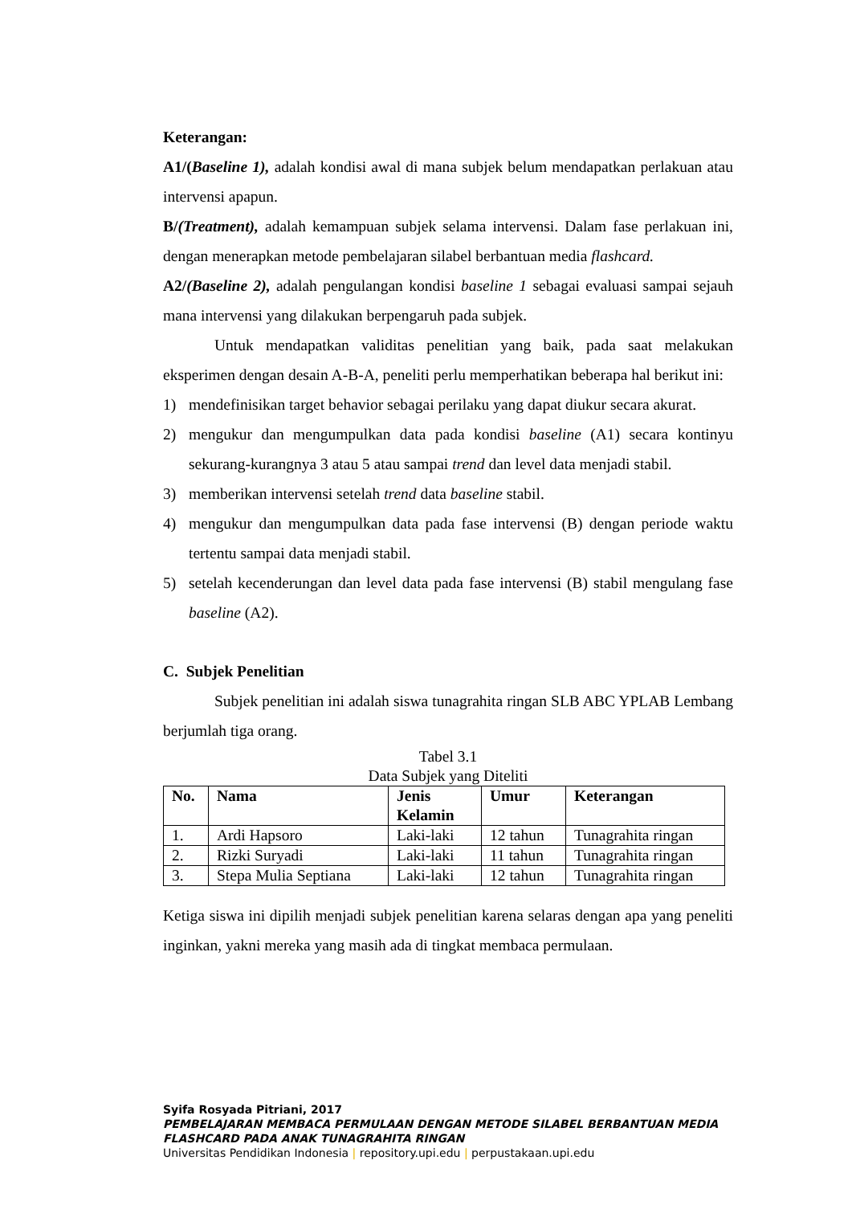Keterangan:
A1/(Baseline 1), adalah kondisi awal di mana subjek belum mendapatkan perlakuan atau intervensi apapun.
B/(Treatment), adalah kemampuan subjek selama intervensi. Dalam fase perlakuan ini, dengan menerapkan metode pembelajaran silabel berbantuan media flashcard.
A2/(Baseline 2), adalah pengulangan kondisi baseline 1 sebagai evaluasi sampai sejauh mana intervensi yang dilakukan berpengaruh pada subjek.
Untuk mendapatkan validitas penelitian yang baik, pada saat melakukan eksperimen dengan desain A-B-A, peneliti perlu memperhatikan beberapa hal berikut ini:
1) mendefinisikan target behavior sebagai perilaku yang dapat diukur secara akurat.
2) mengukur dan mengumpulkan data pada kondisi baseline (A1) secara kontinyu sekurang-kurangnya 3 atau 5 atau sampai trend dan level data menjadi stabil.
3) memberikan intervensi setelah trend data baseline stabil.
4) mengukur dan mengumpulkan data pada fase intervensi (B) dengan periode waktu tertentu sampai data menjadi stabil.
5) setelah kecenderungan dan level data pada fase intervensi (B) stabil mengulang fase baseline (A2).
C. Subjek Penelitian
Subjek penelitian ini adalah siswa tunagrahita ringan SLB ABC YPLAB Lembang berjumlah tiga orang.
Tabel 3.1
Data Subjek yang Diteliti
| No. | Nama | Jenis Kelamin | Umur | Keterangan |
| --- | --- | --- | --- | --- |
| 1. | Ardi Hapsoro | Laki-laki | 12 tahun | Tunagrahita ringan |
| 2. | Rizki Suryadi | Laki-laki | 11 tahun | Tunagrahita ringan |
| 3. | Stepa Mulia Septiana | Laki-laki | 12 tahun | Tunagrahita ringan |
Ketiga siswa ini dipilih menjadi subjek penelitian karena selaras dengan apa yang peneliti inginkan, yakni mereka yang masih ada di tingkat membaca permulaan.
Syifa Rosyada Pitriani, 2017
PEMBELAJARAN MEMBACA PERMULAAN DENGAN METODE SILABEL BERBANTUAN MEDIA
FLASHCARD PADA ANAK TUNAGRAHITA RINGAN
Universitas Pendidikan Indonesia | repository.upi.edu | perpustakaan.upi.edu